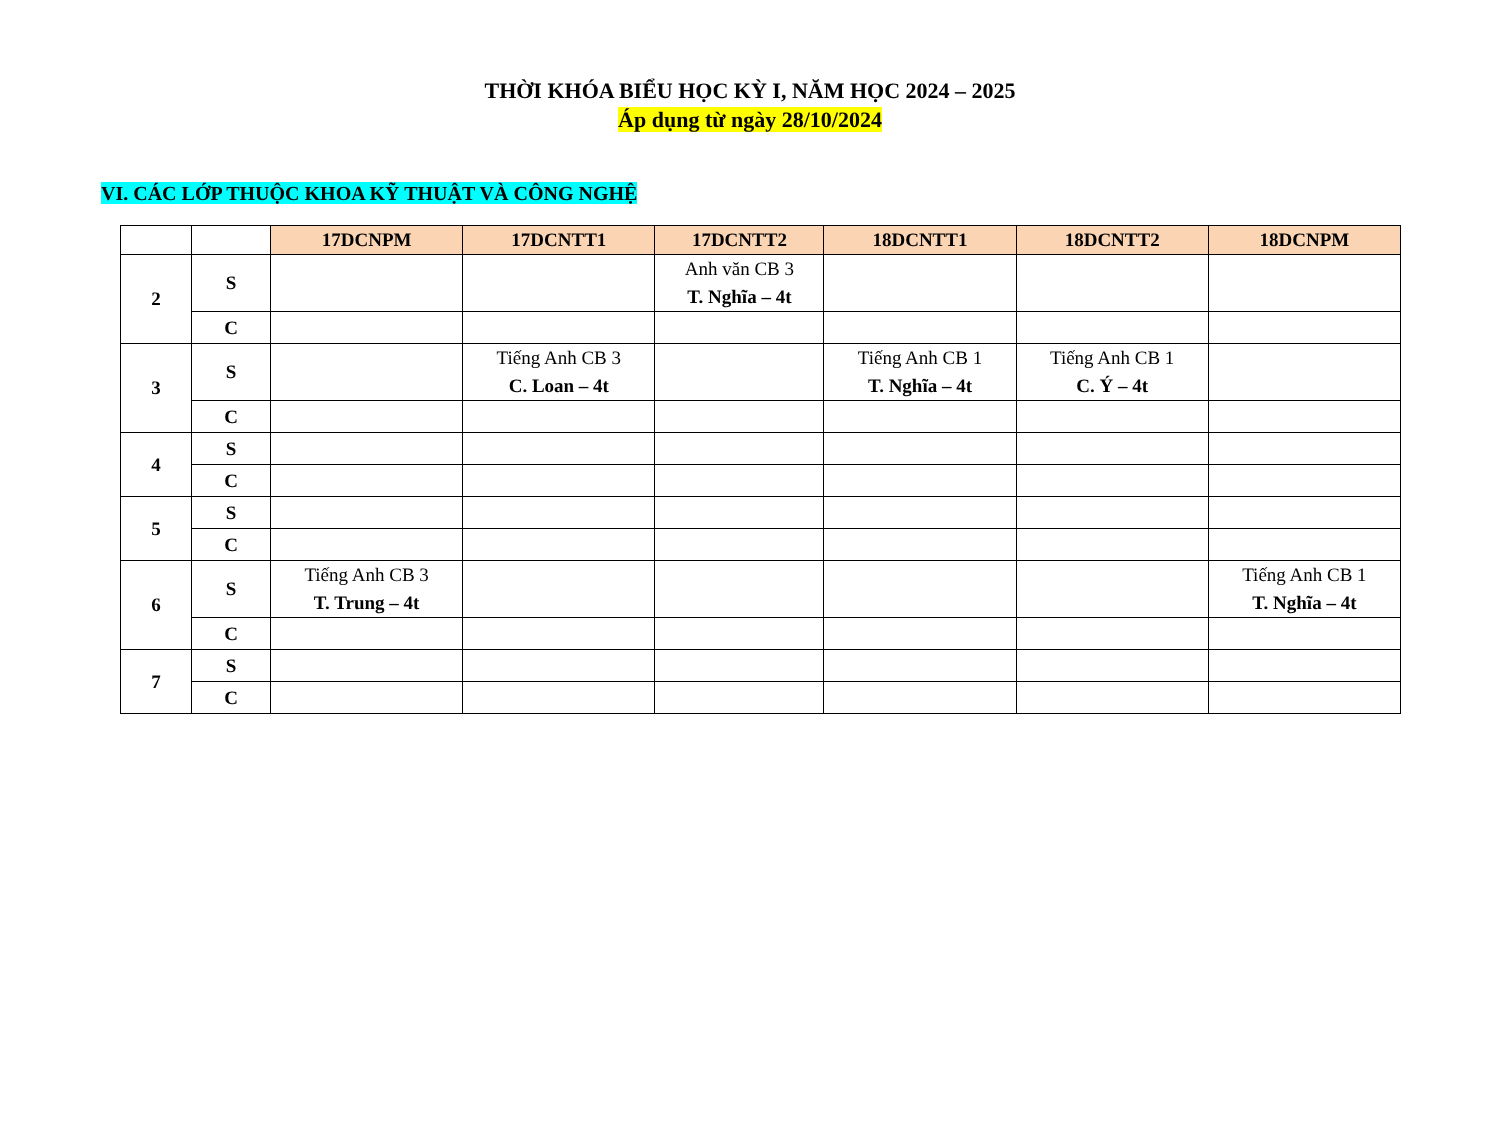THỜI KHÓA BIỂU HỌC KỲ I, NĂM HỌC 2024 – 2025
Áp dụng từ ngày 28/10/2024
VI. CÁC LỚP THUỘC KHOA KỸ THUẬT VÀ CÔNG NGHỆ
| | | 17DCNPM | 17DCNTT1 | 17DCNTT2 | 18DCNTT1 | 18DCNTT2 | 18DCNPM |
| 2 | S | | | Anh văn CB 3 T. Nghĩa – 4t | | | |
| | C | | | | | | |
| 3 | S | | Tiếng Anh CB 3 C. Loan – 4t | | Tiếng Anh CB 1 T. Nghĩa – 4t | Tiếng Anh CB 1 C. Ý – 4t | |
| | C | | | | | | |
| 4 | S | | | | | | |
| | C | | | | | | |
| 5 | S | | | | | | |
| | C | | | | | | |
| 6 | S | Tiếng Anh CB 3 T. Trung – 4t | | | | | Tiếng Anh CB 1 T. Nghĩa – 4t |
| | C | | | | | | |
| 7 | S | | | | | | |
| | C | | | | | | |